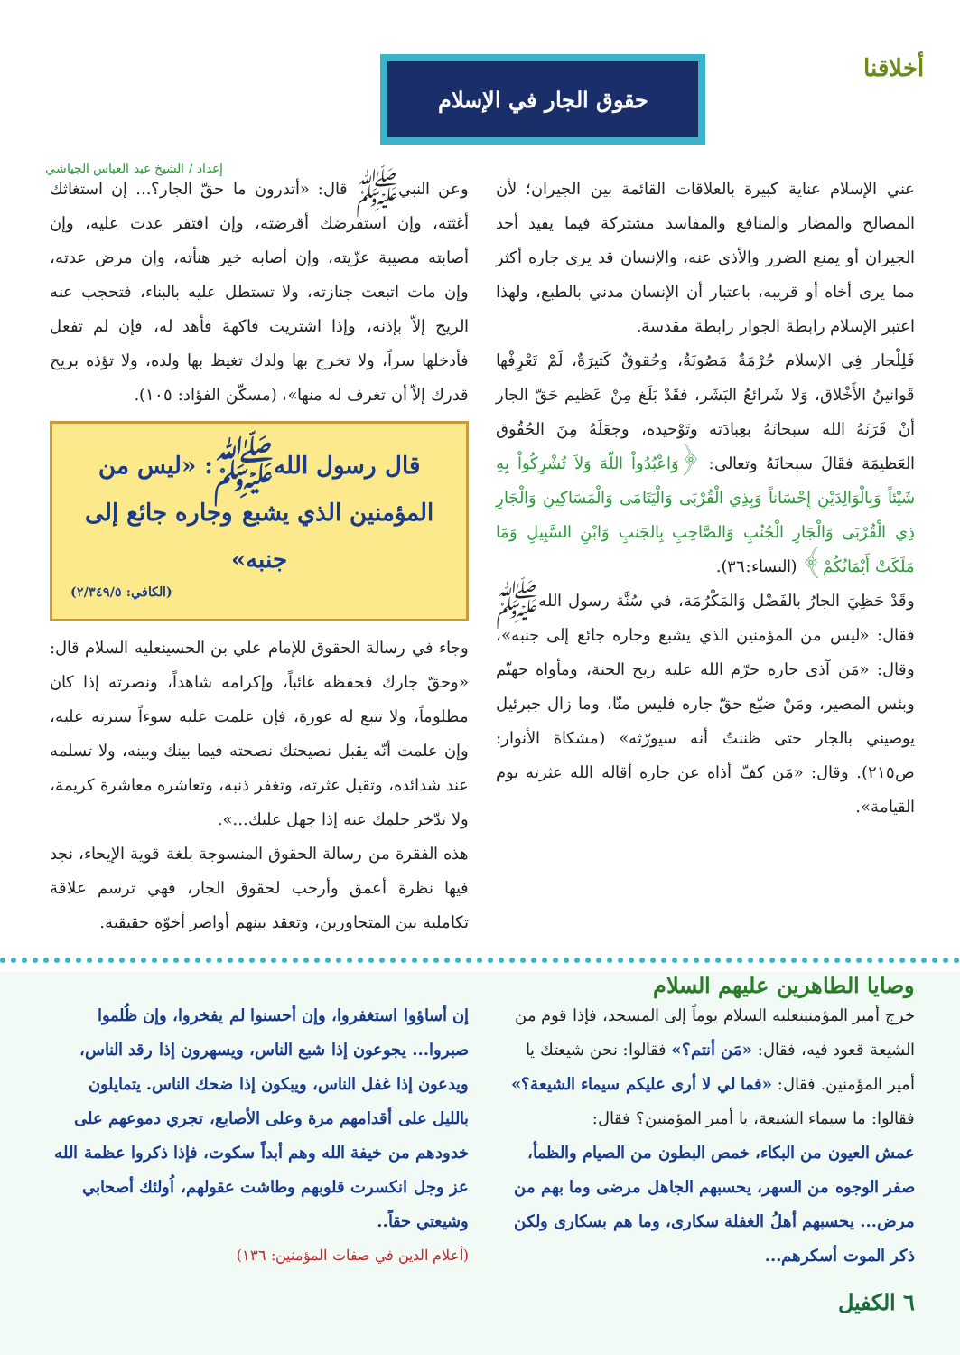أخلاقنا
حقوق الجار في الإسلام
إعداد / الشيخ عبد العباس الجياشي
عني الإسلام عناية كبيرة بالعلاقات القائمة بين الجيران؛ لأن المصالح والمضار والمنافع والمفاسد مشتركة فيما يفيد أحد الجيران أو يمنع الضرر والأذى عنه، والإنسان قد يرى جاره أكثر مما يرى أخاه أو قريبه، باعتبار أن الإنسان مدني بالطبع، ولهذا اعتبر الإسلام رابطة الجوار رابطة مقدسة.
فَلِلْجار فِي الإسلام حُرْمَةٌ مَصُونَةٌ، وحُقوقٌ كَثيرَةٌ، لَمْ تَعْرِفْها قَوانينُ الأَخْلاق، وَلا شَرائعُ البَشَر، فقَدْ بَلَغ مِنْ عَظيم حَقّ الجار أنْ قَرَنَهُ الله سبحانَهُ بعِبادَته وتَوْحيده، وجعَلَهُ مِنَ الحُقُوق العَظيمَة فقَالَ سبحانَهُ وتعالى: ﴿وَاعْبُدُواْ اللّهَ وَلاَ تُشْرِكُواْ بِهِ شَيْئاً وَبِالْوَالِدَيْنِ إِحْسَاناً وَبِذِي الْقُرْبَى وَالْيَتَامَى وَالْمَسَاكِينِ وَالْجَارِ ذِي الْقُرْبَى وَالْجَارِ الْجُنُبِ وَالصَّاحِبِ بِالجَنبِ وَابْنِ السَّبِيلِ وَمَا مَلَكَتْ أَيْمَانُكُمْ﴾ (النساء:٣٦).
وقَدْ حَظِيَ الجارُ بالفَضْل وَالمَكْرُمَة، في سُنَّة رسول اللهﷺ فقال: «ليس من المؤمنين الذي يشبع وجاره جائع إلى جنبه»، وقال: «مَن آذى جاره حرّم الله عليه ريح الجنة، ومأواه جهنّم وبئس المصير، ومَنْ ضيّع حقّ جاره فليس منّا، وما زال جبرئيل يوصيني بالجار حتى ظننتُ أنه سيورّثه» (مشكاة الأنوار: ص٢١٥). وقال: «مَن كفّ أذاه عن جاره أقاله الله عثرته يوم القيامة».
وعن النبيﷺ قال: «أتدرون ما حقّ الجار؟... إن استغاثك أغثته، وإن استقرضك أقرضته، وإن افتقر عدت عليه، وإن أصابته مصيبة عزّيته، وإن أصابه خير هنأته، وإن مرض عدته، وإن مات اتبعت جنازته، ولا تستطل عليه بالبناء، فتحجب عنه الريح إلاّ بإذنه، وإذا اشتريت فاكهة فأهد له، فإن لم تفعل فأدخلها سراً، ولا تخرج بها ولدك تغيظ بها ولده، ولا تؤذه بريح قدرك إلاّ أن تغرف له منها»، (مسكّن الفؤاد: ١٠٥).
قال رسول اللهﷺ: «ليس من المؤمنين الذي يشبع وجاره جائع إلى جنبه»
(الكافي: ٢/٣٤٩/٥)
وجاء في رسالة الحقوق للإمام علي بن الحسينعليه السلام قال: «وحقّ جارك فحفظه غائباً، وإكرامه شاهداً، ونصرته إذا كان مظلوماً، ولا تتبع له عورة، فإن علمت عليه سوءاً سترته عليه، وإن علمت أنّه يقبل نصيحتك نصحته فيما بينك وبينه، ولا تسلمه عند شدائده، وتقيل عثرته، وتغفر ذنبه، وتعاشره معاشرة كريمة، ولا تدّخر حلمك عنه إذا جهل عليك...».
هذه الفقرة من رسالة الحقوق المنسوجة بلغة قوية الإيحاء، نجد فيها نظرة أعمق وأرحب لحقوق الجار، فهي ترسم علاقة تكاملية بين المتجاورين، وتعقد بينهم أواصر أخوّة حقيقية.
وصايا الطاهرين عليهم السلام
خرج أمير المؤمنينعليه السلام يوماً إلى المسجد، فإذا قوم من الشيعة قعود فيه، فقال: «مَن أنتم؟» فقالوا: نحن شيعتك يا أمير المؤمنين. فقال: «فما لي لا أرى عليكم سيماء الشيعة؟»
فقالوا: ما سيماء الشيعة، يا أمير المؤمنين؟ فقال:
عمش العيون من البكاء، خمص البطون من الصيام والظمأ، صفر الوجوه من السهر، يحسبهم الجاهل مرضى وما بهم من مرض... يحسبهم أهلُ الغفلة سكارى، وما هم بسكارى ولكن ذكر الموت أسكرهم...
٦ الكفيل
إن أساؤوا استغفروا، وإن أحسنوا لم يفخروا، وإن ظُلموا صبروا... يجوعون إذا شبع الناس، ويسهرون إذا رقد الناس، ويدعون إذا غفل الناس، ويبكون إذا ضحك الناس. يتمايلون بالليل على أقدامهم مرة وعلى الأصابع، تجري دموعهم على خدودهم من خيفة الله وهم أبداً سكوت، فإذا ذكروا عظمة الله عز وجل انكسرت قلوبهم وطاشت عقولهم، اُولئك أصحابي وشيعتي حقاً..
(أعلام الدين في صفات المؤمنين: ١٣٦)